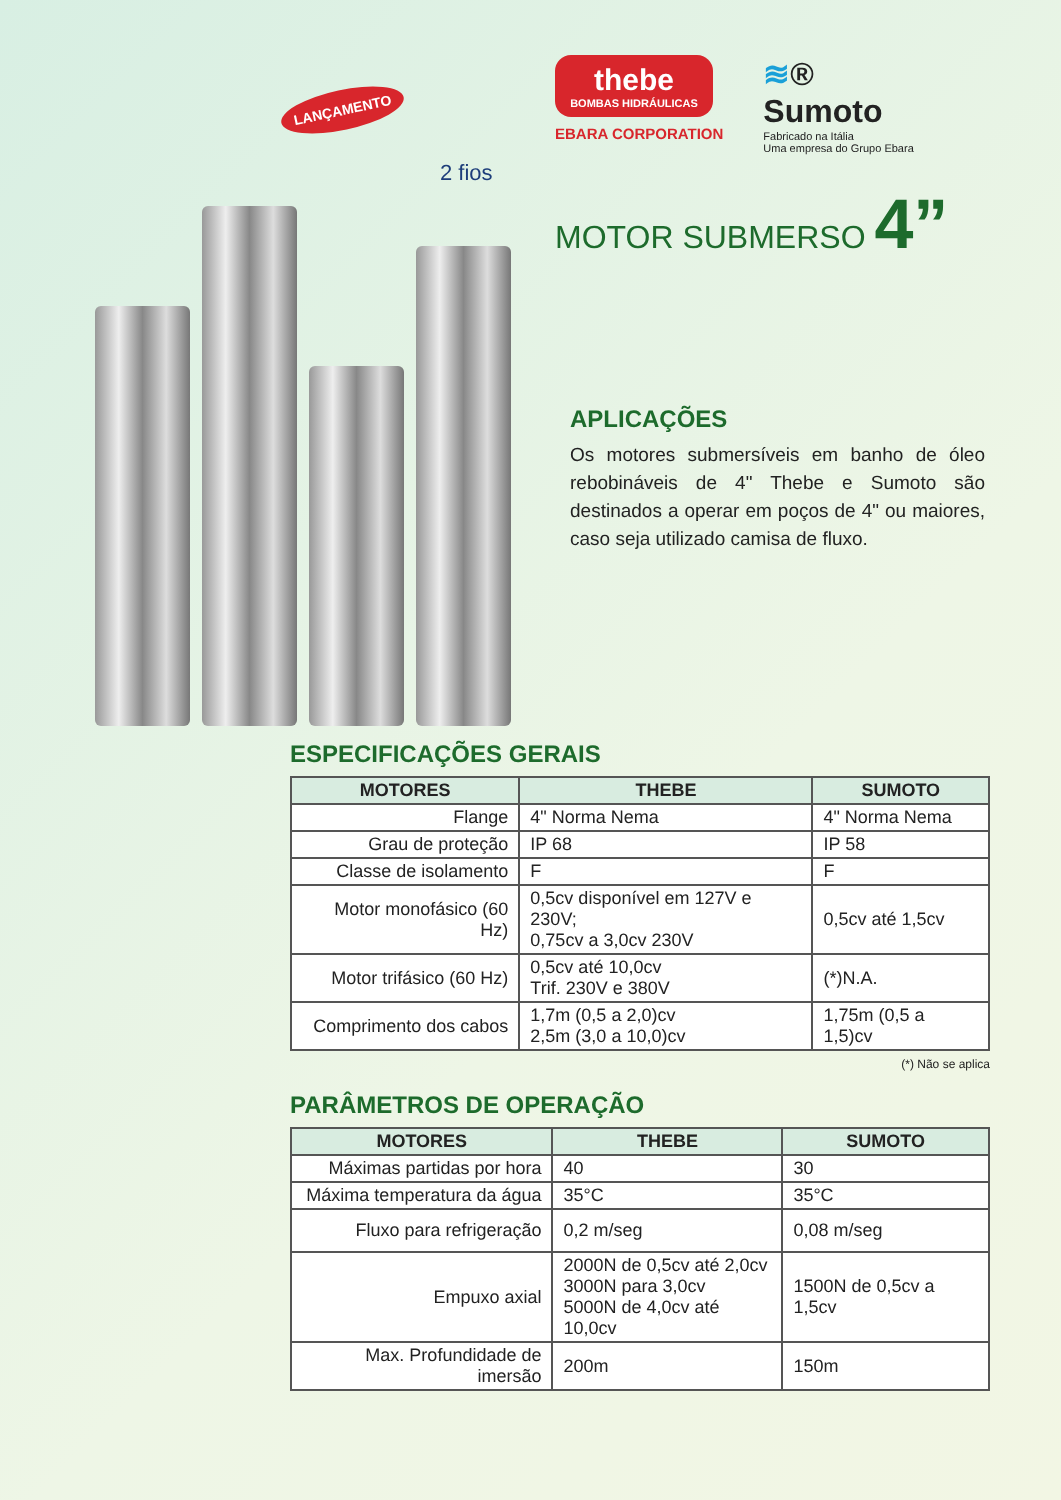LANÇAMENTO
2 fios
thebe
BOMBAS HIDRÁULICAS
EBARA CORPORATION
≋®
Sumoto
Fabricado na Itália
Uma empresa do Grupo Ebara
MOTOR SUBMERSO 4”
APLICAÇÕES
Os motores submersíveis em banho de óleo rebobináveis de 4" Thebe e Sumoto são destinados a operar em poços de 4" ou maiores, caso seja utilizado camisa de fluxo.
ESPECIFICAÇÕES GERAIS
| MOTORES | THEBE | SUMOTO |
| --- | --- | --- |
| Flange | 4" Norma Nema | 4" Norma Nema |
| Grau de proteção | IP 68 | IP 58 |
| Classe de isolamento | F | F |
| Motor monofásico (60 Hz) | 0,5cv disponível em 127V e 230V; 0,75cv a 3,0cv 230V | 0,5cv até 1,5cv |
| Motor trifásico (60 Hz) | 0,5cv até 10,0cv Trif. 230V e 380V | (*)N.A. |
| Comprimento dos cabos | 1,7m (0,5 a 2,0)cv 2,5m (3,0 a 10,0)cv | 1,75m (0,5 a 1,5)cv |
(*) Não se aplica
PARÂMETROS DE OPERAÇÃO
| MOTORES | THEBE | SUMOTO |
| --- | --- | --- |
| Máximas partidas por hora | 40 | 30 |
| Máxima temperatura da água | 35°C | 35°C |
| Fluxo para refrigeração | 0,2 m/seg | 0,08 m/seg |
| Empuxo axial | 2000N de 0,5cv até 2,0cv 3000N para 3,0cv 5000N de 4,0cv até 10,0cv | 1500N de 0,5cv a 1,5cv |
| Max. Profundidade de imersão | 200m | 150m |